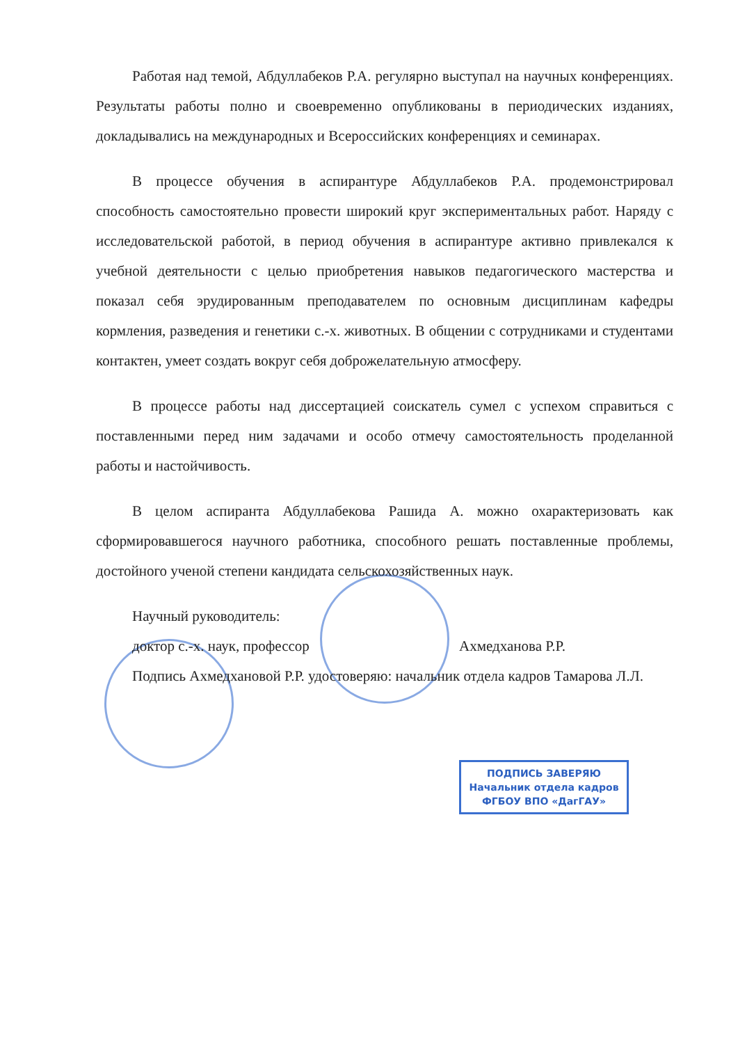Работая над темой, Абдуллабеков Р.А. регулярно выступал на научных конференциях. Результаты работы полно и своевременно опубликованы в периодических изданиях, докладывались на международных и Всероссийских конференциях и семинарах.
В процессе обучения в аспирантуре Абдуллабеков Р.А. продемонстрировал способность самостоятельно провести широкий круг экспериментальных работ. Наряду с исследовательской работой, в период обучения в аспирантуре активно привлекался к учебной деятельности с целью приобретения навыков педагогического мастерства и показал себя эрудированным преподавателем по основным дисциплинам кафедры кормления, разведения и генетики с.-х. животных. В общении с сотрудниками и студентами контактен, умеет создать вокруг себя доброжелательную атмосферу.
В процессе работы над диссертацией соискатель сумел с успехом справиться с поставленными перед ним задачами и особо отмечу самостоятельность проделанной работы и настойчивость.
В целом аспиранта Абдуллабекова Рашида А. можно охарактеризовать как сформировавшегося научного работника, способного решать поставленные проблемы, достойного ученой степени кандидата сельскохозяйственных наук.
Научный руководитель:
доктор с.-х. наук, профессор Ахмедханова Р.Р.
Подпись Ахмедхановой Р.Р. удостоверяю: начальник отдела кадров Тамарова Л.Л.
ПОДПИСЬ ЗАВЕРЯЮ
Начальник отдела кадров
ФГБОУ ВПО «ДагГАУ»